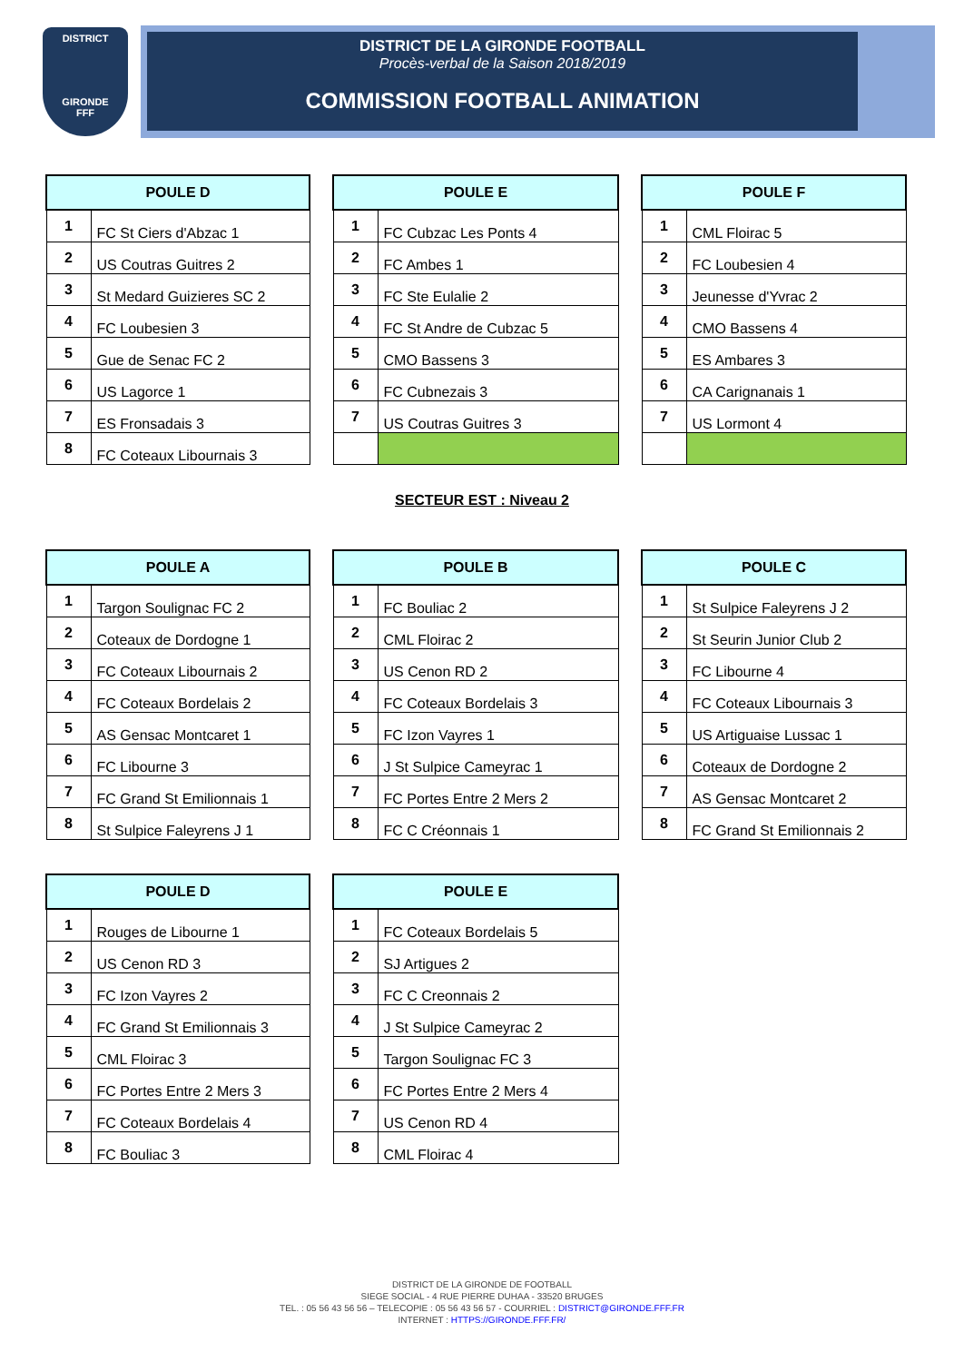DISTRICT
GIRONDE
FFF
DISTRICT DE LA GIRONDE FOOTBALL
Procès-verbal de la Saison 2018/2019
COMMISSION FOOTBALL ANIMATION
| POULE D | |
| --- | --- |
| 1 | FC St Ciers d'Abzac 1 |
| 2 | US Coutras Guitres 2 |
| 3 | St Medard Guizieres SC 2 |
| 4 | FC Loubesien 3 |
| 5 | Gue de Senac FC 2 |
| 6 | US Lagorce 1 |
| 7 | ES Fronsadais 3 |
| 8 | FC Coteaux Libournais 3 |
| POULE E | |
| --- | --- |
| 1 | FC Cubzac Les Ponts 4 |
| 2 | FC Ambes 1 |
| 3 | FC Ste Eulalie 2 |
| 4 | FC St Andre de Cubzac 5 |
| 5 | CMO Bassens 3 |
| 6 | FC Cubnezais 3 |
| 7 | US Coutras Guitres 3 |
| POULE F | |
| --- | --- |
| 1 | CML Floirac 5 |
| 2 | FC Loubesien 4 |
| 3 | Jeunesse d'Yvrac 2 |
| 4 | CMO Bassens 4 |
| 5 | ES Ambares 3 |
| 6 | CA Carignanais 1 |
| 7 | US Lormont 4 |
SECTEUR EST : Niveau 2
| POULE A | |
| --- | --- |
| 1 | Targon Soulignac FC 2 |
| 2 | Coteaux de Dordogne 1 |
| 3 | FC Coteaux Libournais 2 |
| 4 | FC Coteaux Bordelais 2 |
| 5 | AS Gensac Montcaret 1 |
| 6 | FC Libourne 3 |
| 7 | FC Grand St Emilionnais 1 |
| 8 | St Sulpice Faleyrens J 1 |
| POULE B | |
| --- | --- |
| 1 | FC Bouliac 2 |
| 2 | CML Floirac 2 |
| 3 | US Cenon RD 2 |
| 4 | FC Coteaux Bordelais 3 |
| 5 | FC Izon Vayres 1 |
| 6 | J St Sulpice Cameyrac 1 |
| 7 | FC Portes Entre 2 Mers 2 |
| 8 | FC C Créonnais 1 |
| POULE C | |
| --- | --- |
| 1 | St Sulpice Faleyrens J 2 |
| 2 | St Seurin Junior Club 2 |
| 3 | FC Libourne 4 |
| 4 | FC Coteaux Libournais 3 |
| 5 | US Artiguaise Lussac 1 |
| 6 | Coteaux de Dordogne 2 |
| 7 | AS Gensac Montcaret 2 |
| 8 | FC Grand St Emilionnais 2 |
| POULE D | |
| --- | --- |
| 1 | Rouges de Libourne 1 |
| 2 | US Cenon RD 3 |
| 3 | FC Izon Vayres 2 |
| 4 | FC Grand St Emilionnais 3 |
| 5 | CML Floirac 3 |
| 6 | FC Portes Entre 2 Mers 3 |
| 7 | FC Coteaux Bordelais 4 |
| 8 | FC Bouliac 3 |
| POULE E | |
| --- | --- |
| 1 | FC Coteaux Bordelais 5 |
| 2 | SJ Artigues 2 |
| 3 | FC C Creonnais 2 |
| 4 | J St Sulpice Cameyrac 2 |
| 5 | Targon Soulignac FC 3 |
| 6 | FC Portes Entre 2 Mers 4 |
| 7 | US Cenon RD 4 |
| 8 | CML Floirac 4 |
DISTRICT DE LA GIRONDE DE FOOTBALL
SIEGE SOCIAL - 4 RUE PIERRE DUHAA - 33520 BRUGES
TEL. : 05 56 43 56 56 – TELECOPIE : 05 56 43 56 57 - COURRIEL : DISTRICT@GIRONDE.FFF.FR
INTERNET : HTTPS://GIRONDE.FFF.FR/